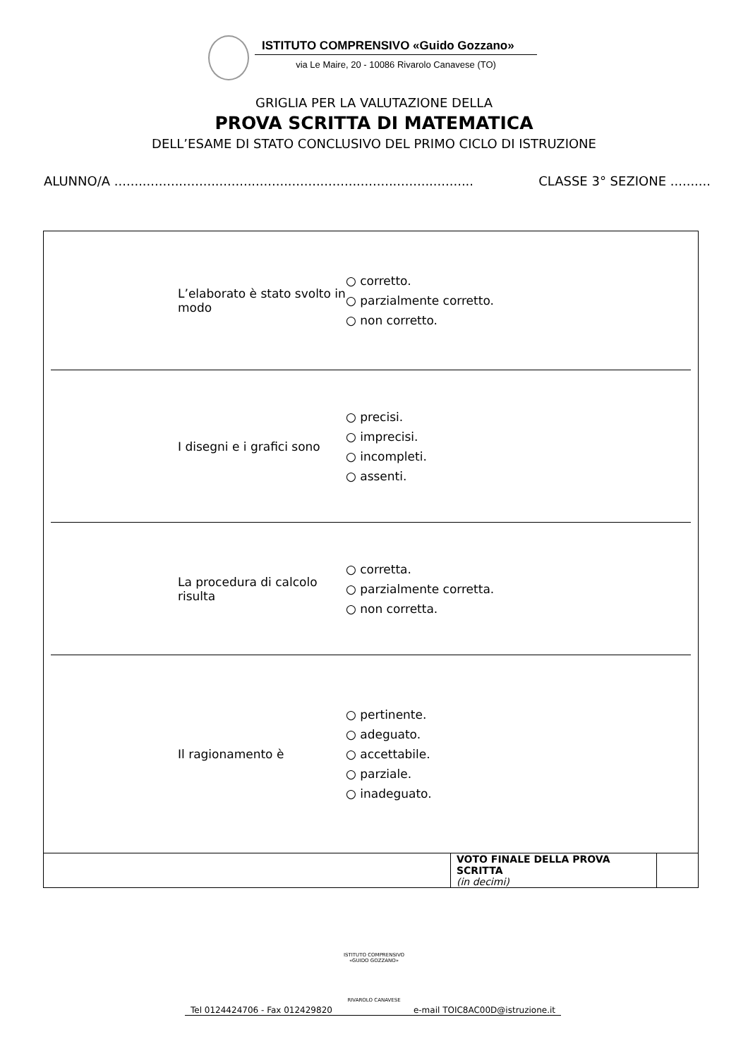ISTITUTO COMPRENSIVO «Guido Gozzano»
via Le Maire, 20 - 10086 Rivarolo Canavese (TO)
GRIGLIA PER LA VALUTAZIONE DELLA
PROVA SCRITTA DI MATEMATICA
DELL’ESAME DI STATO CONCLUSIVO DEL PRIMO CICLO DI ISTRUZIONE
ALUNNO/A ......................................................................................... CLASSE 3° SEZIONE ..........
L’elaborato è stato svolto in modo
○ corretto.
○ parzialmente corretto.
○ non corretto.
I disegni e i grafici sono
○ precisi.
○ imprecisi.
○ incompleti.
○ assenti.
La procedura di calcolo risulta
○ corretta.
○ parzialmente corretta.
○ non corretta.
Il ragionamento è
○ pertinente.
○ adeguato.
○ accettabile.
○ parziale.
○ inadeguato.
| | VOTO FINALE DELLA PROVA SCRITTA (in decimi) | |
ISTITUTO COMPRENSIVO «GUIDO GOZZANO»
RIVAROLO CANAVESE
Tel 0124424706 - Fax 012429820 e-mail TOIC8AC00D@istruzione.it